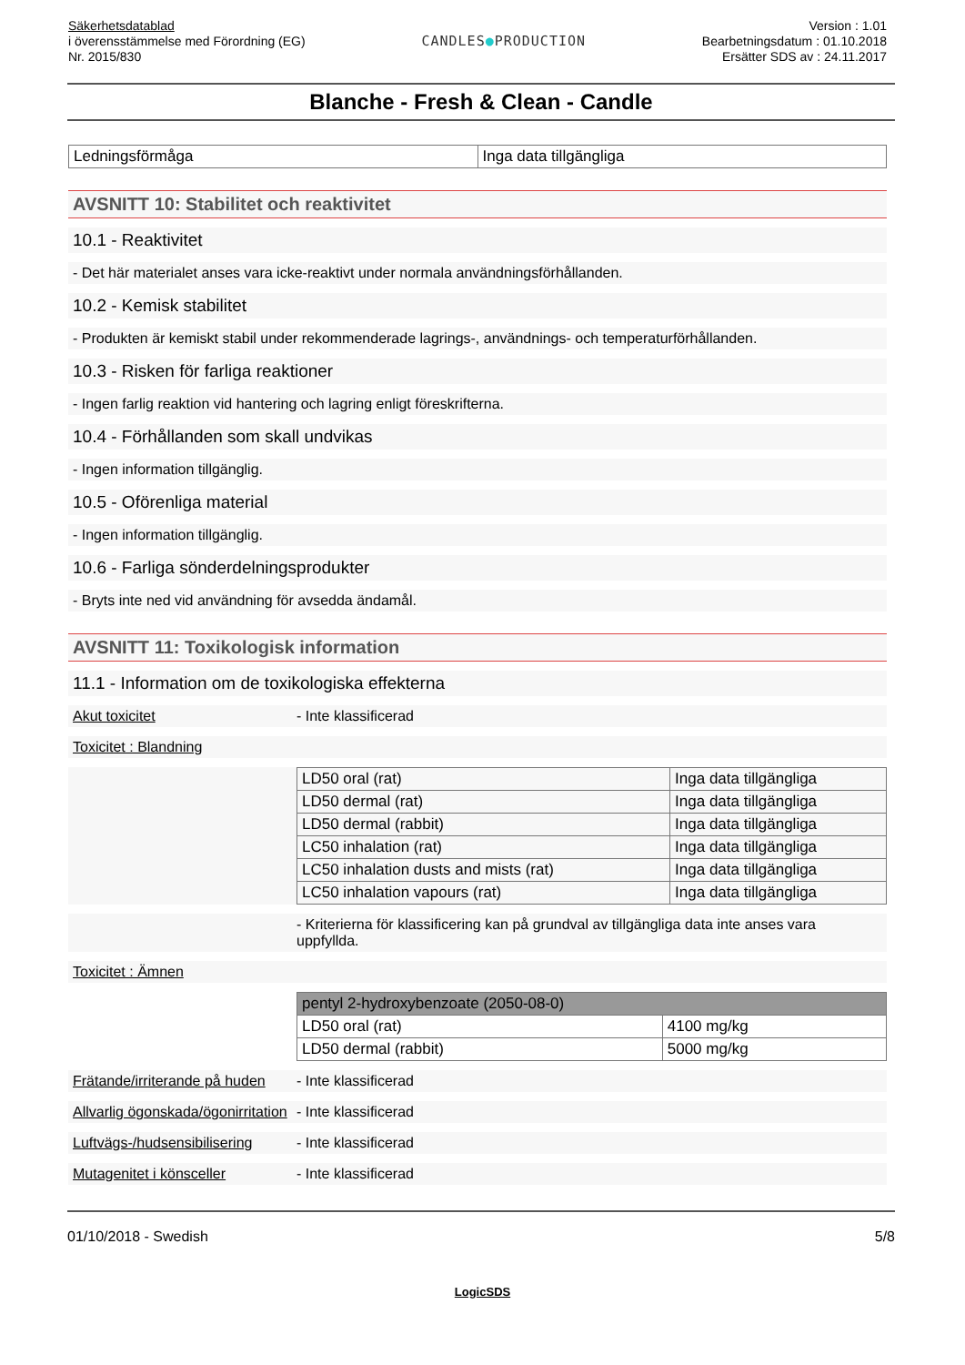Säkerhetsdatablad
i överensstämmelse med Förordning (EG)
Nr. 2015/830
CANDLES●PRODUCTION
Version : 1.01
Bearbetningsdatum : 01.10.2018
Ersätter SDS av : 24.11.2017
Blanche - Fresh & Clean - Candle
| Ledningsförmåga | Inga data tillgängliga |
AVSNITT 10: Stabilitet och reaktivitet
10.1 - Reaktivitet
- Det här materialet anses vara icke-reaktivt under normala användningsförhållanden.
10.2 - Kemisk stabilitet
- Produkten är kemiskt stabil under rekommenderade lagrings-, användnings- och temperaturförhållanden.
10.3 - Risken för farliga reaktioner
- Ingen farlig reaktion vid hantering och lagring enligt föreskrifterna.
10.4 - Förhållanden som skall undvikas
- Ingen information tillgänglig.
10.5 - Oförenliga material
- Ingen information tillgänglig.
10.6 - Farliga sönderdelningsprodukter
- Bryts inte ned vid användning för avsedda ändamål.
AVSNITT 11: Toxikologisk information
11.1 - Information om de toxikologiska effekterna
Akut toxicitet - Inte klassificerad
Toxicitet : Blandning
| LD50 oral (rat) | Inga data tillgängliga |
| LD50 dermal (rat) | Inga data tillgängliga |
| LD50 dermal (rabbit) | Inga data tillgängliga |
| LC50 inhalation (rat) | Inga data tillgängliga |
| LC50 inhalation dusts and mists (rat) | Inga data tillgängliga |
| LC50 inhalation vapours (rat) | Inga data tillgängliga |
- Kriterierna för klassificering kan på grundval av tillgängliga data inte anses vara uppfyllda.
Toxicitet : Ämnen
| pentyl 2-hydroxybenzoate (2050-08-0) | |
| LD50 oral (rat) | 4100 mg/kg |
| LD50 dermal (rabbit) | 5000 mg/kg |
Frätande/irriterande på huden
- Inte klassificerad
Allvarlig ögonskada/ögonirritation
- Inte klassificerad
Luftvägs-/hudsensibilisering
- Inte klassificerad
Mutagenitet i könsceller - Inte klassificerad
01/10/2018 - Swedish 5/8
LogicSDS